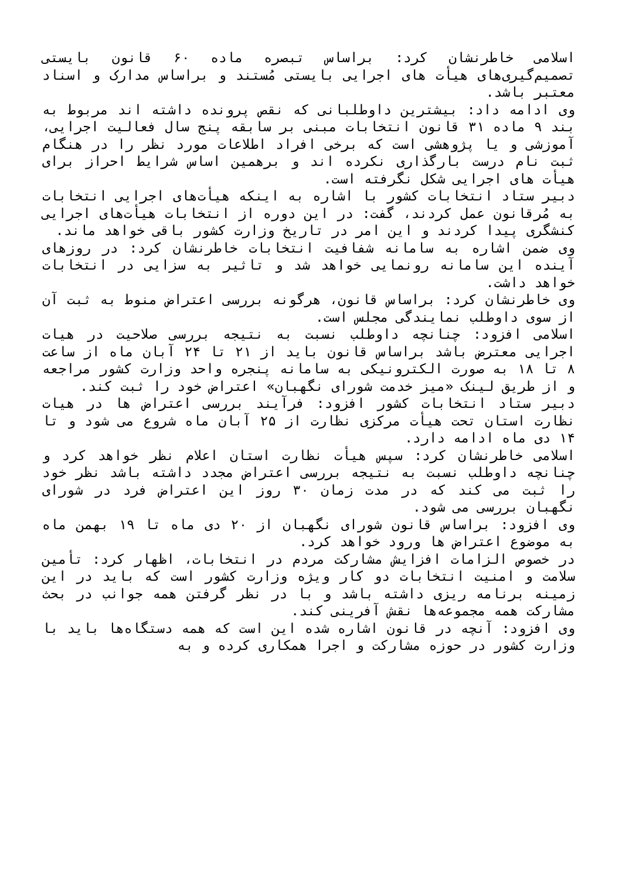اسلامی خاطرنشان کرد: براساس تبصره ماده ۶۰ قانون بایستی تصمیم‌گیری‌های هیأت های اجرایی بایستی مُستند و براساس مدارک و اسناد معتبر باشد.
وی ادامه داد: بیشترین داوطلبانی که نقص پرونده داشته اند مربوط به بند ۹ ماده ۳۱ قانون انتخابات مبنی بر سابقه پنج سال فعالیت اجرایی، آموزشی و یا پژوهشی است که برخی افراد اطلاعات مورد نظر را در هنگام ثبت نام درست بارگذاری نکرده اند و برهمین اساس شرایط احراز برای هیأت های اجرایی شکل نگرفته است.
دبیر ستاد انتخابات کشور با اشاره به اینکه هیأت‌های اجرایی انتخابات به مُرقانون عمل کردند، گفت: در این دوره از انتخابات هیأت‌های اجرایی کنشگری پیدا کردند و این امر در تاریخ وزارت کشور باقی خواهد ماند.
وی ضمن اشاره به سامانه شفافیت انتخابات خاطرنشان کرد: در روزهای آینده این سامانه رونمایی خواهد شد و تاثیر به سزایی در انتخابات خواهد داشت.
وی خاطرنشان کرد: براساس قانون، هرگونه بررسی اعتراض منوط به ثبت آن از سوی داوطلب نمایندگی مجلس است.
اسلامی افزود: چنانچه داوطلب نسبت به نتیجه بررسی صلاحیت در هیات اجرایی معترض باشد براساس قانون باید از ۲۱ تا ۲۴ آبان ماه از ساعت ۸ تا ۱۸ به صورت الکترونیکی به سامانه پنجره واحد وزارت کشور مراجعه و از طریق لینک «میز خدمت شورای نگهبان» اعتراض خود را ثبت کند.
دبیر ستاد انتخابات کشور افزود: فرآیند بررسی اعتراض ها در هیات نظارت استان تحت هیأت مرکزی نظارت از ۲۵ آبان ماه شروع می شود و تا ۱۴ دی ماه ادامه دارد.
اسلامی خاطرنشان کرد: سپس هیأت نظارت استان اعلام نظر خواهد کرد و چنانچه داوطلب نسبت به نتیجه بررسی اعتراض مجدد داشته باشد نظر خود را ثبت می کند که در مدت زمان ۳۰ روز این اعتراض فرد در شورای نگهبان بررسی می شود.
وی افزود: براساس قانون شورای نگهبان از ۲۰ دی ماه تا ۱۹ بهمن ماه به موضوع اعتراض ها ورود خواهد کرد.
در خصوص الزامات افزایش مشارکت مردم در انتخابات، اظهار کرد: تأمین سلامت و امنیت انتخابات دو کار ویژه وزارت کشور است که باید در این زمینه برنامه ریزی داشته باشد و با در نظر گرفتن همه جوانب در بحث مشارکت همه مجموعه‌ها نقش آفرینی کند.
وی افزود: آنچه در قانون اشاره شده این است که همه دستگاه‌ها باید با وزارت کشور در حوزه مشارکت و اجرا همکاری کرده و به